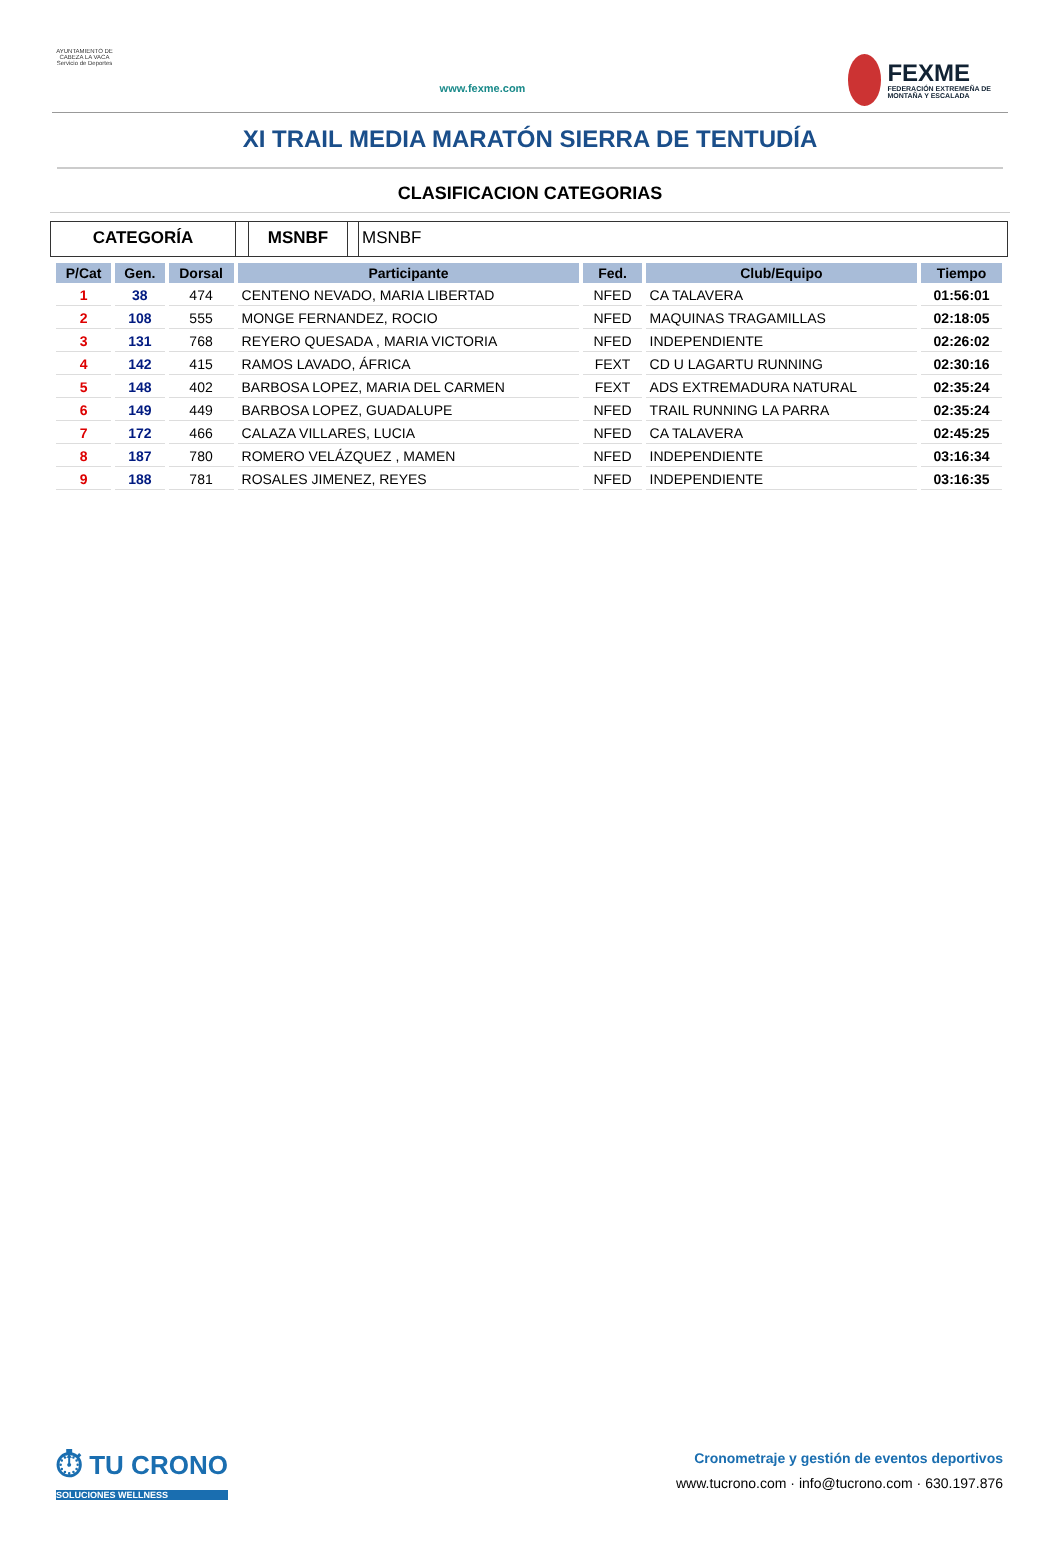AYUNTAMIENTO DE CABEZA LA VACA Servicio de Deportes
www.fexme.com
FEXME
FEDERACIÓN EXTREMEÑA DE MONTAÑA Y ESCALADA
XI TRAIL MEDIA MARATÓN SIERRA DE TENTUDÍA
CLASIFICACION CATEGORIAS
CATEGORÍA MSNBF MSNBF
| P/Cat | Gen. | Dorsal | Participante | Fed. | Club/Equipo | Tiempo |
| --- | --- | --- | --- | --- | --- | --- |
| 1 | 38 | 474 | CENTENO NEVADO, MARIA LIBERTAD | NFED | CA TALAVERA | 01:56:01 |
| 2 | 108 | 555 | MONGE FERNANDEZ, ROCIO | NFED | MAQUINAS TRAGAMILLAS | 02:18:05 |
| 3 | 131 | 768 | REYERO QUESADA , MARIA VICTORIA | NFED | INDEPENDIENTE | 02:26:02 |
| 4 | 142 | 415 | RAMOS LAVADO, ÁFRICA | FEXT | CD U LAGARTU RUNNING | 02:30:16 |
| 5 | 148 | 402 | BARBOSA LOPEZ, MARIA DEL CARMEN | FEXT | ADS EXTREMADURA NATURAL | 02:35:24 |
| 6 | 149 | 449 | BARBOSA LOPEZ, GUADALUPE | NFED | TRAIL RUNNING LA PARRA | 02:35:24 |
| 7 | 172 | 466 | CALAZA VILLARES, LUCIA | NFED | CA TALAVERA | 02:45:25 |
| 8 | 187 | 780 | ROMERO VELÁZQUEZ , MAMEN | NFED | INDEPENDIENTE | 03:16:34 |
| 9 | 188 | 781 | ROSALES JIMENEZ, REYES | NFED | INDEPENDIENTE | 03:16:35 |
⏱ TU CRONO
SOLUCIONES WELLNESS
Cronometraje y gestión de eventos deportivos
www.tucrono.com · info@tucrono.com · 630.197.876